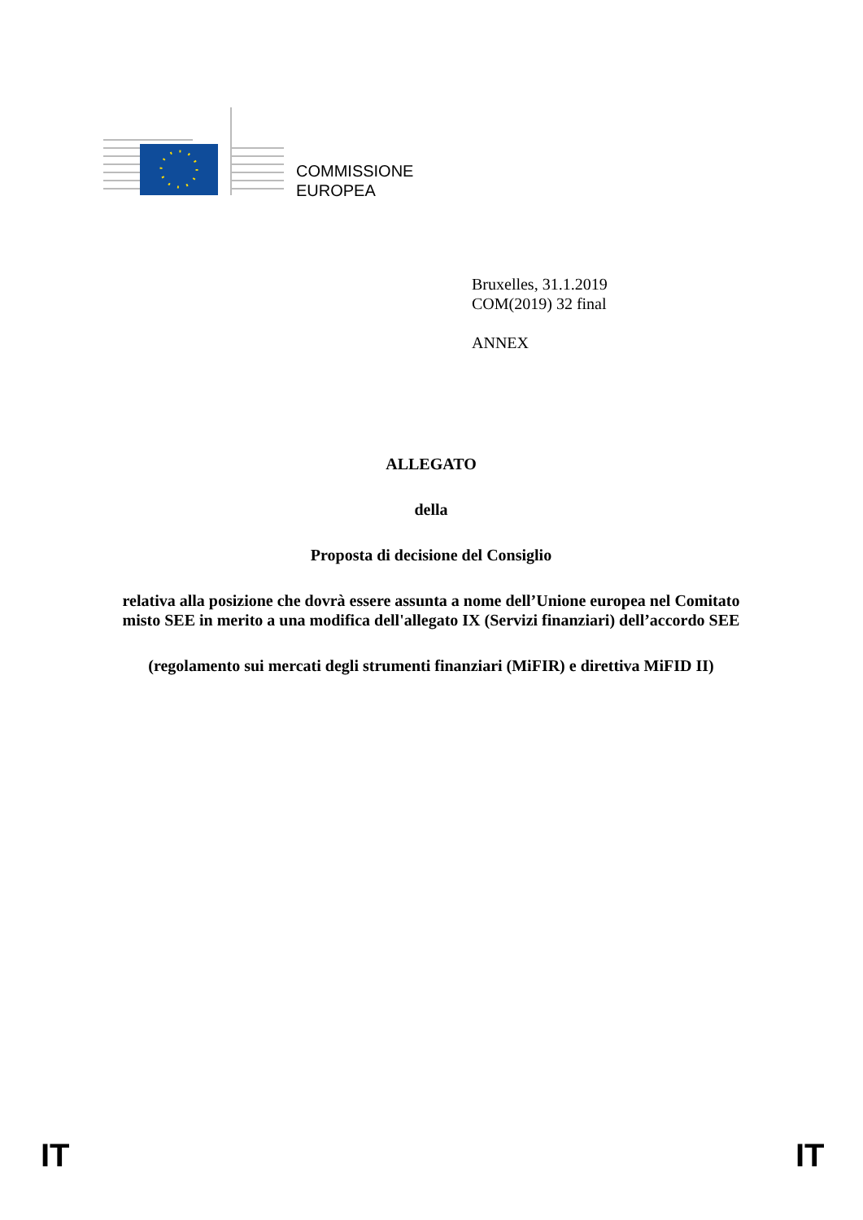COMMISSIONE
EUROPEA
Bruxelles, 31.1.2019
COM(2019) 32 final
ANNEX
ALLEGATO
della
Proposta di decisione del Consiglio
relativa alla posizione che dovrà essere assunta a nome dell’Unione europea nel Comitato misto SEE in merito a una modifica dell'allegato IX (Servizi finanziari) dell’accordo SEE
(regolamento sui mercati degli strumenti finanziari (MiFIR) e direttiva MiFID II)
IT IT